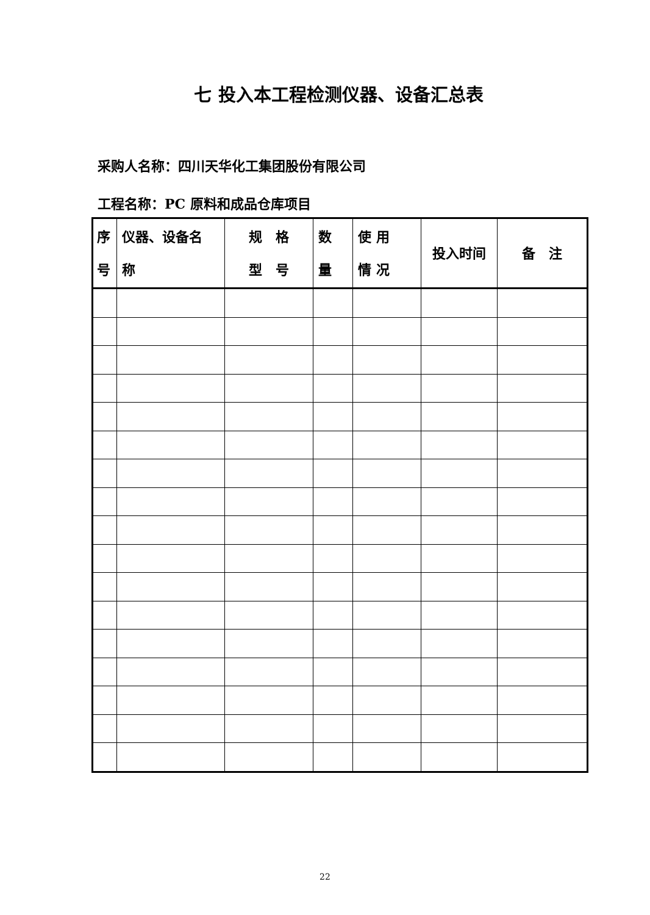七 投入本工程检测仪器、设备汇总表
采购人名称：四川天华化工集团股份有限公司
工程名称：PC 原料和成品仓库项目
| 序 号 | 仪器、设备名 称 | 规 格 型 号 | 数 量 | 使 用 情 况 | 投入时间 | 备 注 |
| --- | --- | --- | --- | --- | --- | --- |
22